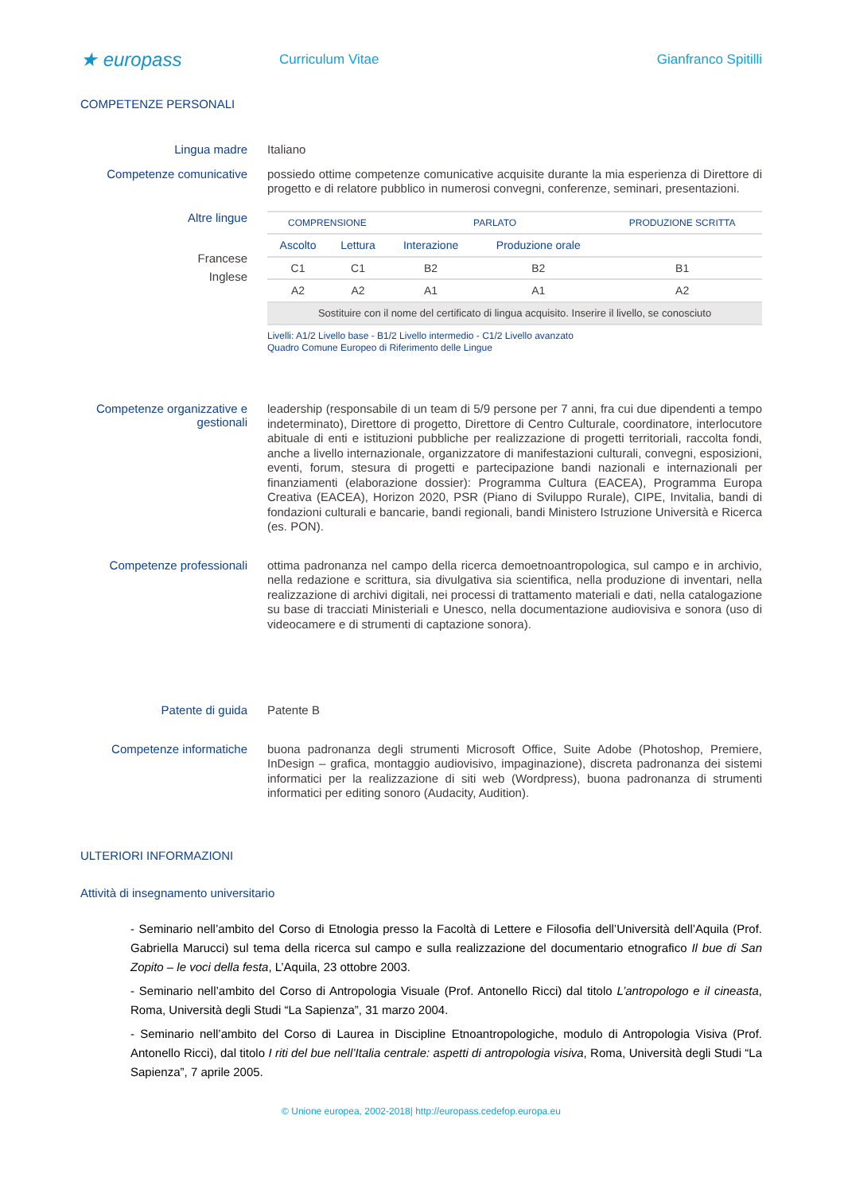★ europass
Curriculum Vitae Gianfranco Spitilli
COMPETENZE PERSONALI
Lingua madre
Italiano
Competenze comunicative
possiedo ottime competenze comunicative acquisite durante la mia esperienza di Direttore di progetto e di relatore pubblico in numerosi convegni, conferenze, seminari, presentazioni.
Altre lingue
Francese
Inglese
| COMPRENSIONE | | PARLATO | | PRODUZIONE SCRITTA |
| --- | --- | --- | --- | --- |
| Ascolto | Lettura | Interazione | Produzione orale | |
| C1 | C1 | B2 | B2 | B1 |
| A2 | A2 | A1 | A1 | A2 |
| Sostituire con il nome del certificato di lingua acquisito. Inserire il livello, se conosciuto | | | | |
Livelli: A1/2 Livello base - B1/2 Livello intermedio - C1/2 Livello avanzato
Quadro Comune Europeo di Riferimento delle Lingue
Competenze organizzative e gestionali
leadership (responsabile di un team di 5/9 persone per 7 anni, fra cui due dipendenti a tempo indeterminato), Direttore di progetto, Direttore di Centro Culturale, coordinatore, interlocutore abituale di enti e istituzioni pubbliche per realizzazione di progetti territoriali, raccolta fondi, anche a livello internazionale, organizzatore di manifestazioni culturali, convegni, esposizioni, eventi, forum, stesura di progetti e partecipazione bandi nazionali e internazionali per finanziamenti (elaborazione dossier): Programma Cultura (EACEA), Programma Europa Creativa (EACEA), Horizon 2020, PSR (Piano di Sviluppo Rurale), CIPE, Invitalia, bandi di fondazioni culturali e bancarie, bandi regionali, bandi Ministero Istruzione Università e Ricerca (es. PON).
Competenze professionali
ottima padronanza nel campo della ricerca demoetnoantropologica, sul campo e in archivio, nella redazione e scrittura, sia divulgativa sia scientifica, nella produzione di inventari, nella realizzazione di archivi digitali, nei processi di trattamento materiali e dati, nella catalogazione su base di tracciati Ministeriali e Unesco, nella documentazione audiovisiva e sonora (uso di videocamere e di strumenti di captazione sonora).
Patente di guida
Patente B
Competenze informatiche
buona padronanza degli strumenti Microsoft Office, Suite Adobe (Photoshop, Premiere, InDesign – grafica, montaggio audiovisivo, impaginazione), discreta padronanza dei sistemi informatici per la realizzazione di siti web (Wordpress), buona padronanza di strumenti informatici per editing sonoro (Audacity, Audition).
ULTERIORI INFORMAZIONI
Attività di insegnamento universitario
- Seminario nell’ambito del Corso di Etnologia presso la Facoltà di Lettere e Filosofia dell’Università dell’Aquila (Prof. Gabriella Marucci) sul tema della ricerca sul campo e sulla realizzazione del documentario etnografico Il bue di San Zopito – le voci della festa, L’Aquila, 23 ottobre 2003.
- Seminario nell’ambito del Corso di Antropologia Visuale (Prof. Antonello Ricci) dal titolo L’antropologo e il cineasta, Roma, Università degli Studi “La Sapienza”, 31 marzo 2004.
- Seminario nell’ambito del Corso di Laurea in Discipline Etnoantropologiche, modulo di Antropologia Visiva (Prof. Antonello Ricci), dal titolo I riti del bue nell’Italia centrale: aspetti di antropologia visiva, Roma, Università degli Studi “La Sapienza”, 7 aprile 2005.
© Unione europea, 2002-2018| http://europass.cedefop.europa.eu